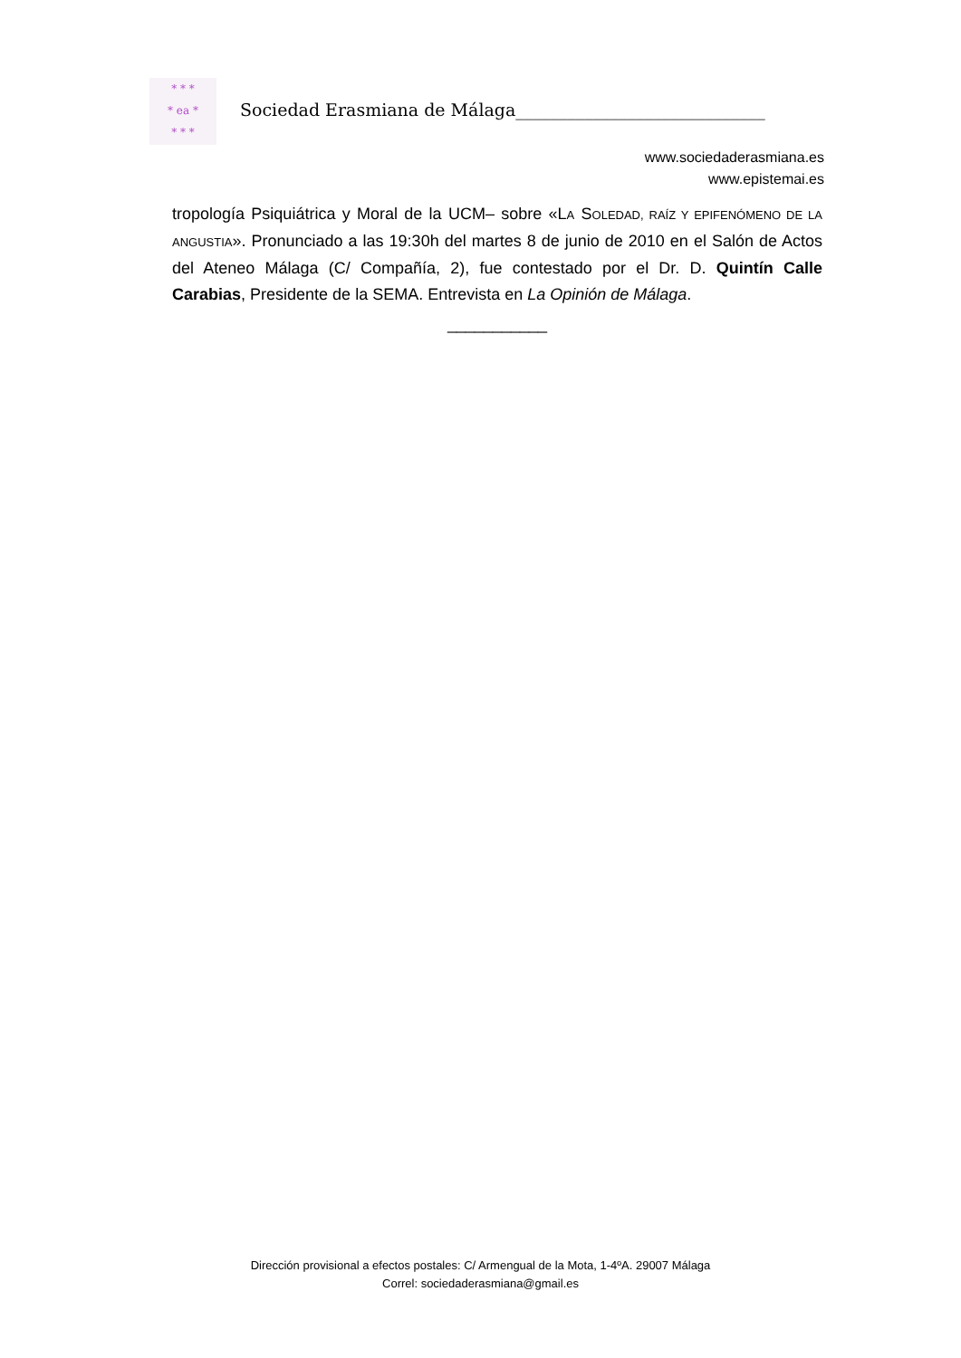* * *
* ea *
* * *
Sociedad Erasmiana de Málaga_____________________________
www.sociedaderasmiana.es
www.epistemai.es
tropología Psiquiátrica y Moral de la UCM– sobre «LA SOLEDAD, RAÍZ Y EPIFENÓMENO DE LA ANGUSTIA». Pronunciado a las 19:30h del martes 8 de junio de 2010 en el Salón de Actos del Ateneo Málaga (C/ Compañía, 2), fue contestado por el Dr. D. Quintín Calle Carabias, Presidente de la SEMA. Entrevista en La Opinión de Málaga.
___________
Dirección provisional a efectos postales: C/ Armengual de la Mota, 1-4ºA. 29007 Málaga
Correl: sociedaderasmiana@gmail.es